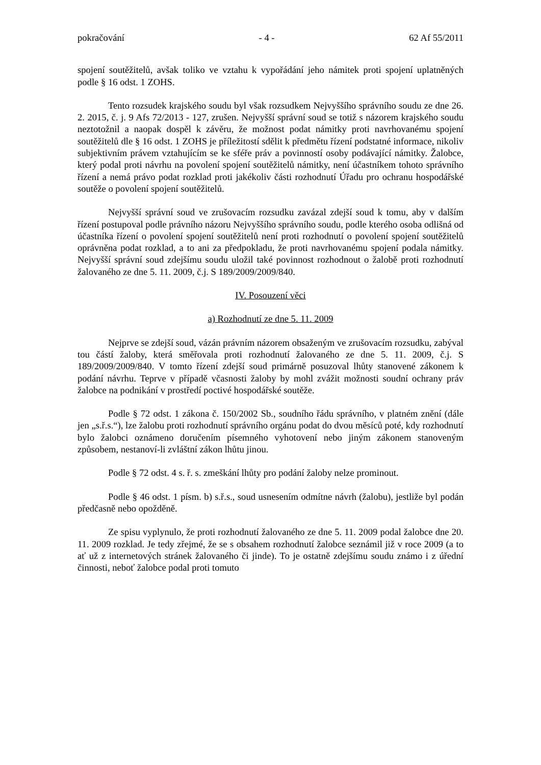pokračování - 4 - 62 Af 55/2011
spojení soutěžitelů, avšak toliko ve vztahu k vypořádání jeho námitek proti spojení uplatněných podle § 16 odst. 1 ZOHS.
Tento rozsudek krajského soudu byl však rozsudkem Nejvyššího správního soudu ze dne 26. 2. 2015, č. j. 9 Afs 72/2013 - 127, zrušen. Nejvyšší správní soud se totiž s názorem krajského soudu neztotožnil a naopak dospěl k závěru, že možnost podat námitky proti navrhovanému spojení soutěžitelů dle § 16 odst. 1 ZOHS je příležitostí sdělit k předmětu řízení podstatné informace, nikoliv subjektivním právem vztahujícím se ke sféře práv a povinností osoby podávající námitky. Žalobce, který podal proti návrhu na povolení spojení soutěžitelů námitky, není účastníkem tohoto správního řízení a nemá právo podat rozklad proti jakékoliv části rozhodnutí Úřadu pro ochranu hospodářské soutěže o povolení spojení soutěžitelů.
Nejvyšší správní soud ve zrušovacím rozsudku zavázal zdejší soud k tomu, aby v dalším řízení postupoval podle právního názoru Nejvyššího správního soudu, podle kterého osoba odlišná od účastníka řízení o povolení spojení soutěžitelů není proti rozhodnutí o povolení spojení soutěžitelů oprávněna podat rozklad, a to ani za předpokladu, že proti navrhovanému spojení podala námitky. Nejvyšší správní soud zdejšímu soudu uložil také povinnost rozhodnout o žalobě proti rozhodnutí žalovaného ze dne 5. 11. 2009, č.j. S 189/2009/2009/840.
IV. Posouzení věci
a) Rozhodnutí ze dne 5. 11. 2009
Nejprve se zdejší soud, vázán právním názorem obsaženým ve zrušovacím rozsudku, zabýval tou částí žaloby, která směřovala proti rozhodnutí žalovaného ze dne 5. 11. 2009, č.j. S 189/2009/2009/840. V tomto řízení zdejší soud primárně posuzoval lhůty stanovené zákonem k podání návrhu. Teprve v případě včasnosti žaloby by mohl zvážit možnosti soudní ochrany práv žalobce na podnikání v prostředí poctivé hospodářské soutěže.
Podle § 72 odst. 1 zákona č. 150/2002 Sb., soudního řádu správního, v platném znění (dále jen „s.ř.s.“), lze žalobu proti rozhodnutí správního orgánu podat do dvou měsíců poté, kdy rozhodnutí bylo žalobci oznámeno doručením písemného vyhotovení nebo jiným zákonem stanoveným způsobem, nestanoví-li zvláštní zákon lhůtu jinou.
Podle § 72 odst. 4 s. ř. s. zmeškání lhůty pro podání žaloby nelze prominout.
Podle § 46 odst. 1 písm. b) s.ř.s., soud usnesením odmítne návrh (žalobu), jestliže byl podán předčasně nebo opožděně.
Ze spisu vyplynulo, že proti rozhodnutí žalovaného ze dne 5. 11. 2009 podal žalobce dne 20. 11. 2009 rozklad. Je tedy zřejmé, že se s obsahem rozhodnutí žalobce seznámil již v roce 2009 (a to ať už z internetových stránek žalovaného či jinde). To je ostatně zdejšímu soudu známo i z úřední činnosti, neboť žalobce podal proti tomuto